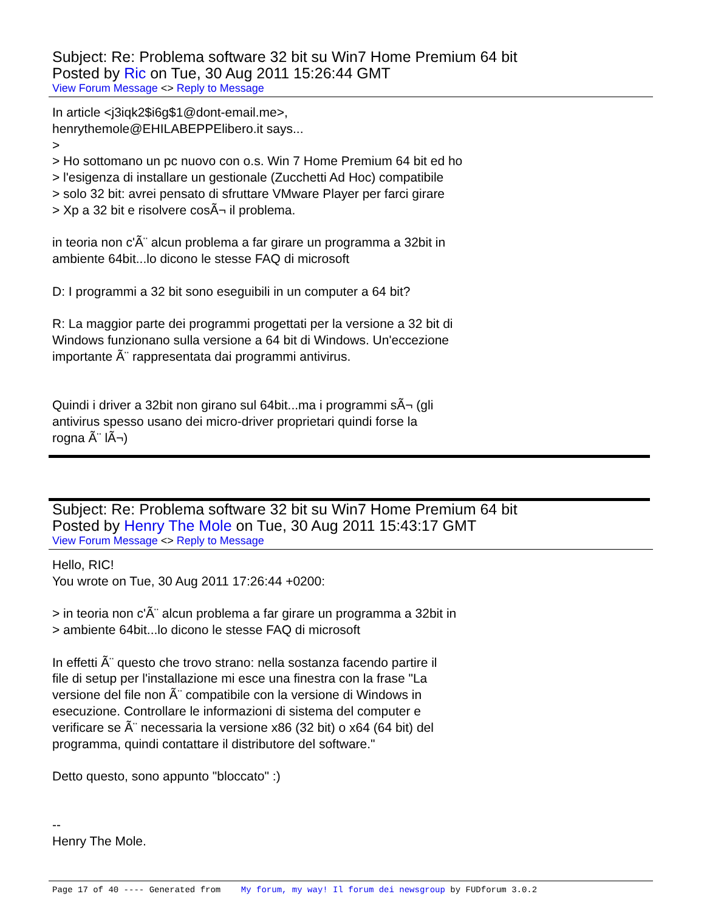Subject: Re: Problema software 32 bit su Win7 Home Premium 64 bit
Posted by Ric on Tue, 30 Aug 2011 15:26:44 GMT
View Forum Message <> Reply to Message
In article <j3iqk2$i6g$1@dont-email.me>,
henrythemole@EHILABEPPElibero.it says...
>
> Ho sottomano un pc nuovo con o.s. Win 7 Home Premium 64 bit ed ho
> l'esigenza di installare un gestionale (Zucchetti Ad Hoc) compatibile
> solo 32 bit: avrei pensato di sfruttare VMware Player per farci girare
> Xp a 32 bit e risolvere cosÃ¬ il problema.
in teoria non c'Ã¨ alcun problema a far girare un programma a 32bit in
ambiente 64bit...lo dicono le stesse FAQ di microsoft
D: I programmi a 32 bit sono eseguibili in un computer a 64 bit?
R: La maggior parte dei programmi progettati per la versione a 32 bit di
Windows funzionano sulla versione a 64 bit di Windows. Un'eccezione
importante Ã¨ rappresentata dai programmi antivirus.
Quindi i driver a 32bit non girano sul 64bit...ma i programmi sÃ¬ (gli
antivirus spesso usano dei micro-driver proprietari quindi forse la
rogna Ã¨ lÃ¬)
Subject: Re: Problema software 32 bit su Win7 Home Premium 64 bit
Posted by Henry The Mole on Tue, 30 Aug 2011 15:43:17 GMT
View Forum Message <> Reply to Message
Hello, RIC!
You wrote on Tue, 30 Aug 2011 17:26:44 +0200:
> in teoria non c'Ã¨ alcun problema a far girare un programma a 32bit in
> ambiente 64bit...lo dicono le stesse FAQ di microsoft
In effetti Ã¨ questo che trovo strano: nella sostanza facendo partire il
file di setup per l'installazione mi esce una finestra con la frase "La
versione del file non Ã¨ compatibile con la versione di Windows in
esecuzione. Controllare le informazioni di sistema del computer e
verificare se Ã¨ necessaria la versione x86 (32 bit) o x64 (64 bit) del
programma, quindi contattare il distributore del software."
Detto questo, sono appunto "bloccato" :)
--
Henry The Mole.
Page 17 of 40 ---- Generated from My forum, my way! Il forum dei newsgroup by FUDforum 3.0.2